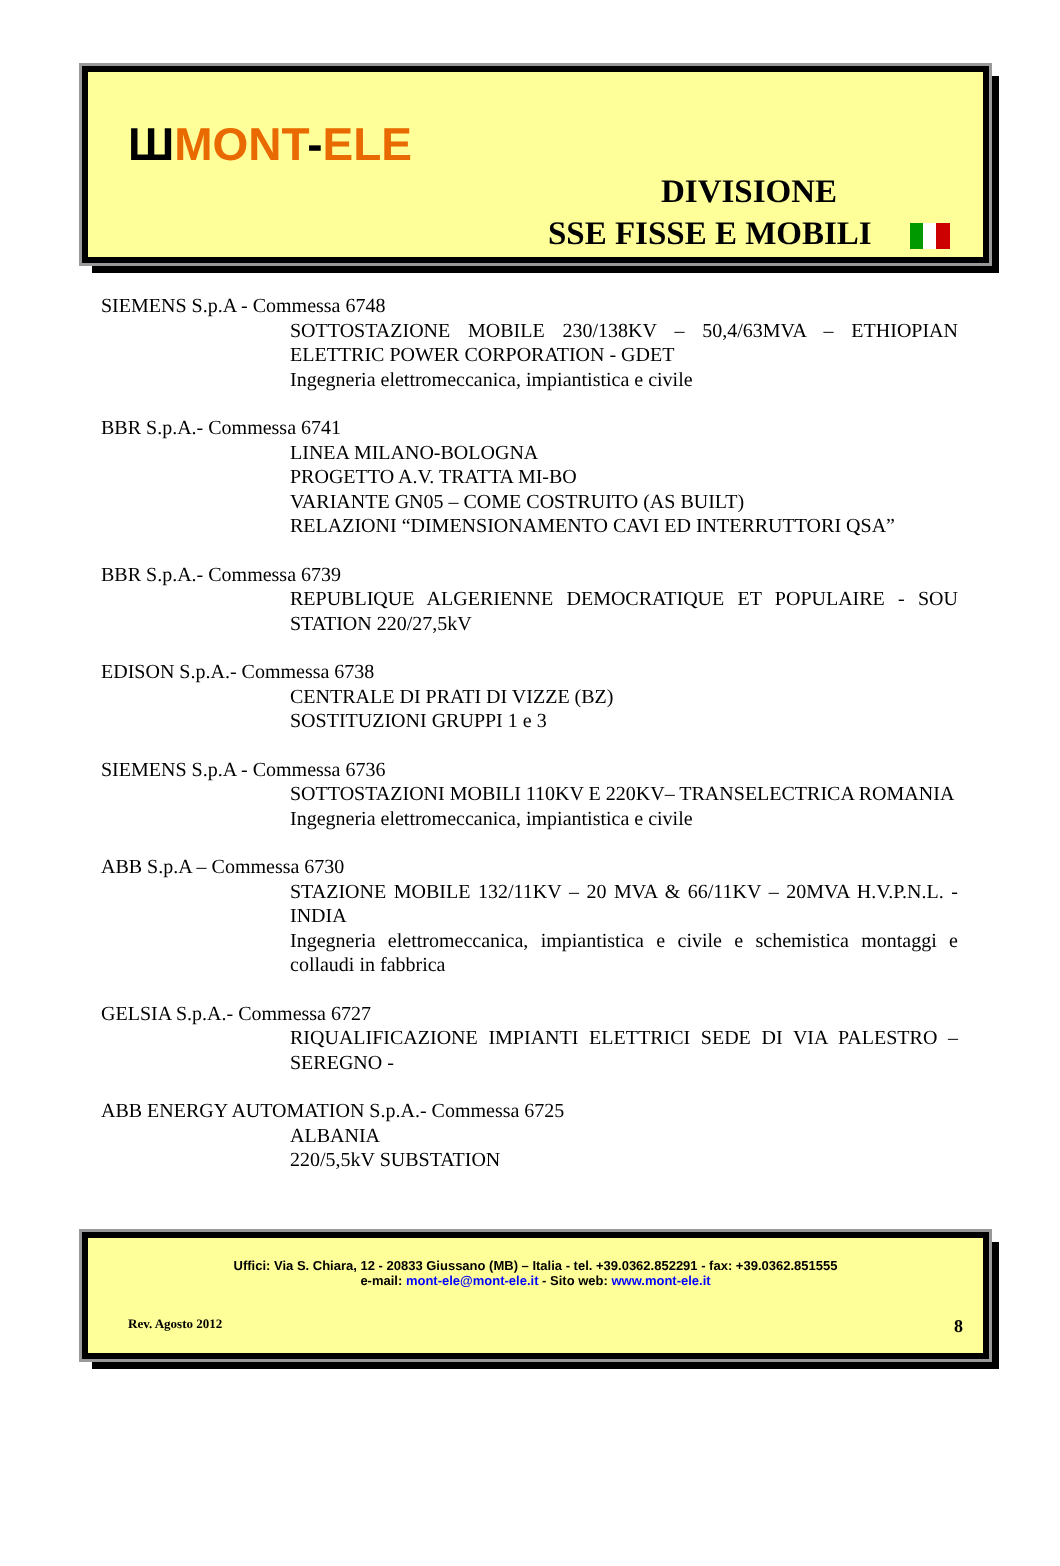ШMONT-ELE
DIVISIONE
SSE FISSE E MOBILI
SIEMENS S.p.A - Commessa 6748
SOTTOSTAZIONE MOBILE 230/138KV – 50,4/63MVA – ETHIOPIAN ELETTRIC POWER CORPORATION - GDET
Ingegneria elettromeccanica, impiantistica e civile
BBR S.p.A.- Commessa 6741
LINEA MILANO-BOLOGNA
PROGETTO A.V. TRATTA MI-BO
VARIANTE GN05 – COME COSTRUITO (AS BUILT)
RELAZIONI “DIMENSIONAMENTO CAVI ED INTERRUTTORI QSA”
BBR S.p.A.- Commessa 6739
REPUBLIQUE ALGERIENNE DEMOCRATIQUE ET POPULAIRE - SOU STATION 220/27,5kV
EDISON S.p.A.- Commessa 6738
CENTRALE DI PRATI DI VIZZE (BZ)
SOSTITUZIONI GRUPPI 1 e 3
SIEMENS S.p.A - Commessa 6736
SOTTOSTAZIONI MOBILI 110KV E 220KV– TRANSELECTRICA ROMANIA
Ingegneria elettromeccanica, impiantistica e civile
ABB S.p.A – Commessa 6730
STAZIONE MOBILE 132/11KV – 20 MVA & 66/11KV – 20MVA H.V.P.N.L. - INDIA
Ingegneria elettromeccanica, impiantistica e civile e schemistica montaggi e collaudi in fabbrica
GELSIA S.p.A.- Commessa 6727
RIQUALIFICAZIONE IMPIANTI ELETTRICI SEDE DI VIA PALESTRO – SEREGNO -
ABB ENERGY AUTOMATION S.p.A.- Commessa 6725
ALBANIA
220/5,5kV SUBSTATION
Uffici: Via S. Chiara, 12 - 20833 Giussano (MB) – Italia - tel. +39.0362.852291 - fax: +39.0362.851555
e-mail: mont-ele@mont-ele.it - Sito web: www.mont-ele.it
Rev. Agosto 2012 8